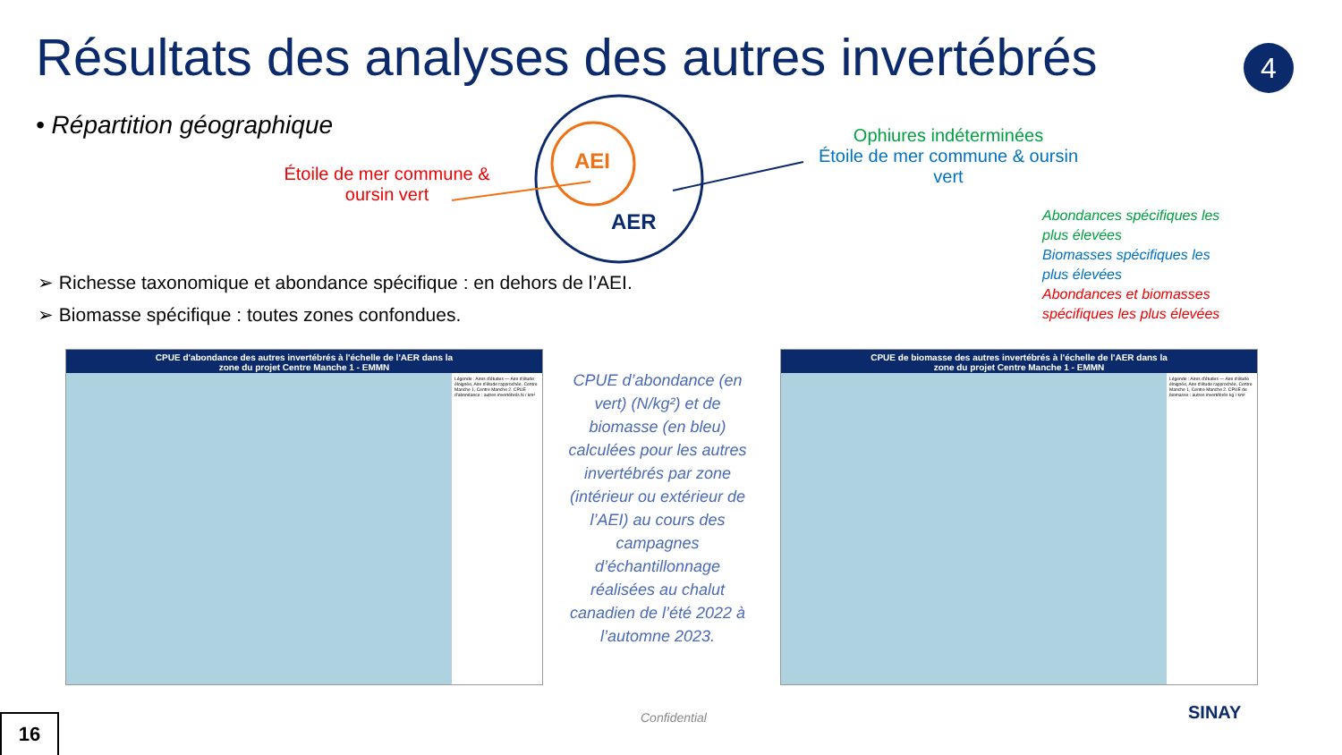Résultats des analyses des autres invertébrés
4
• Répartition géographique
AEI
AER
Étoile de mer commune & oursin vert
Ophiures indéterminées
Étoile de mer commune & oursin vert
Abondances spécifiques les plus élevées
Biomasses spécifiques les plus élevées
Abondances et biomasses spécifiques les plus élevées
➢ Richesse taxonomique et abondance spécifique : en dehors de l’AEI.
➢ Biomasse spécifique : toutes zones confondues.
CPUE d'abondance des autres invertébrés à l'échelle de l'AER dans la zone du projet Centre Manche 1 - EMMN
Légende : Aires d'études — Aire d'étude éloignée, Aire d'étude rapprochée, Centre Manche 1, Centre Manche 2. CPUE d'abondance : autres invertébrés N / km²
CPUE de biomasse des autres invertébrés à l'échelle de l'AER dans la zone du projet Centre Manche 1 - EMMN
Légende : Aires d'études — Aire d'étude éloignée, Aire d'étude rapprochée, Centre Manche 1, Centre Manche 2. CPUE de biomasse : autres invertébrés kg / km²
CPUE d’abondance (en vert) (N/kg²) et de biomasse (en bleu) calculées pour les autres invertébrés par zone (intérieur ou extérieur de l’AEI) au cours des campagnes d’échantillonnage réalisées au chalut canadien de l’été 2022 à l’automne 2023.
Confidential SINAY
16